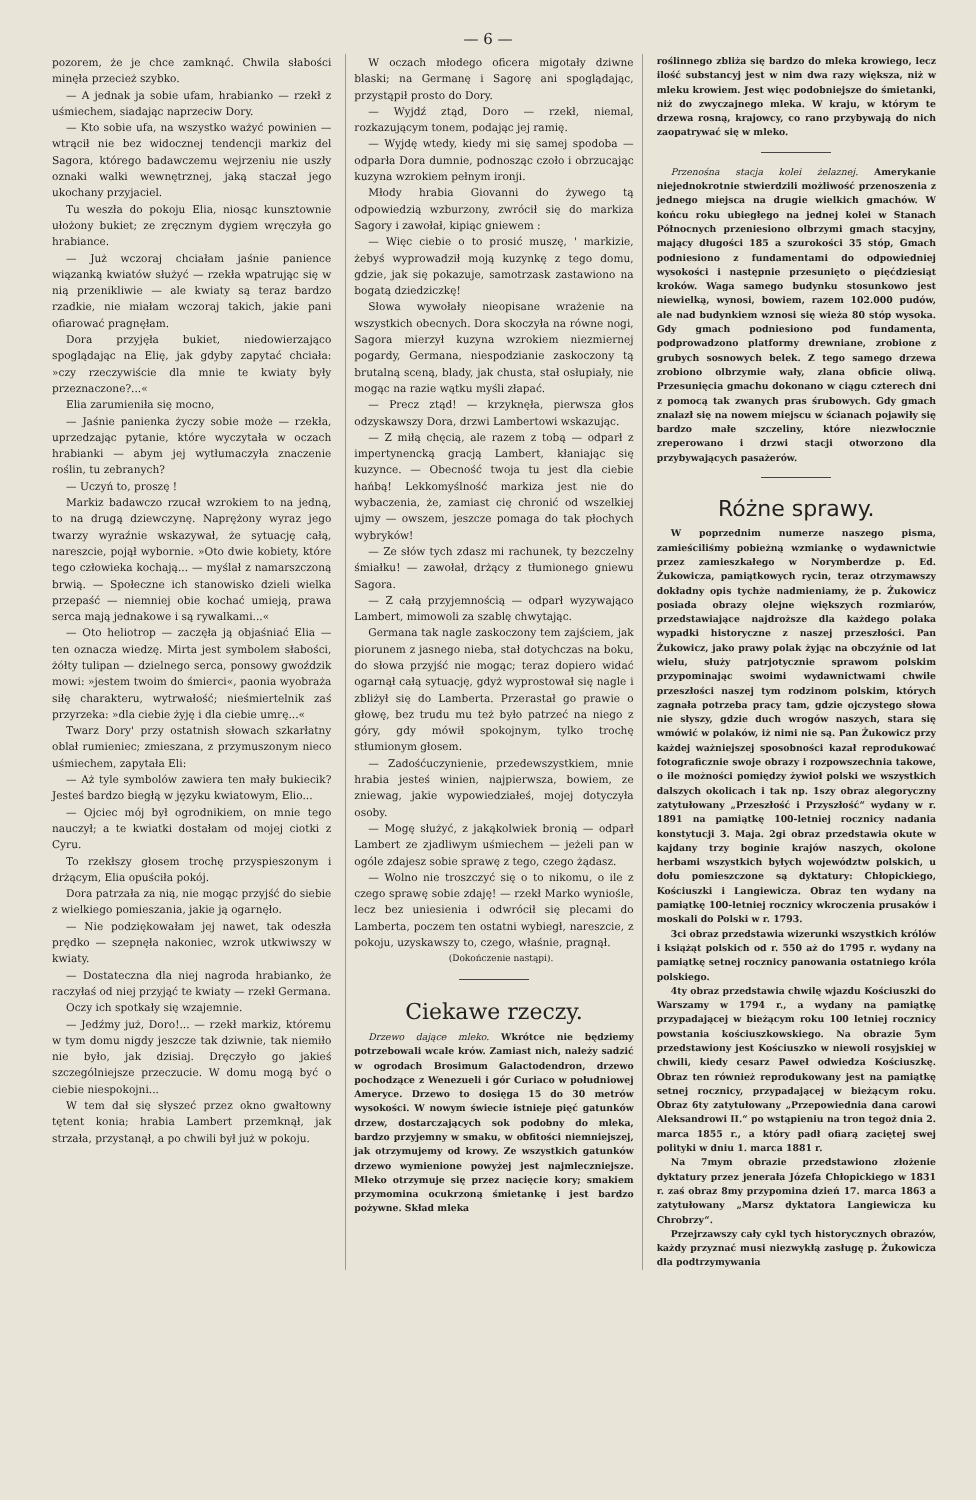— 6 —
pozorem, że je chce zamknąć. Chwila słabości minęła przecież szybko.
— A jednak ja sobie ufam, hrabianko — rzekł z uśmiechem, siadając naprzeciw Dory.
— Kto sobie ufa, na wszystko ważyć powinien — wtrącił nie bez widocznej tendencji markiz del Sagora, którego badawczemu wejrzeniu nie uszły oznaki walki wewnętrznej, jaką staczał jego ukochany przyjaciel.
Tu weszła do pokoju Elia, niosąc kunsztownie ułożony bukiet; ze zręcznym dygiem wręczyła go hrabiance.
— Już wczoraj chciałam jaśnie panience wiązanką kwiatów służyć — rzekła wpatrując się w nią przenikliwie — ale kwiaty są teraz bardzo rzadkie, nie miałam wczoraj takich, jakie pani ofiarować pragnęłam.
Dora przyjęła bukiet, niedowierzająco spoglądając na Elię, jak gdyby zapytać chciała: »czy rzeczywiście dla mnie te kwiaty były przeznaczone?...«
Elia zarumieniła się mocno,
— Jaśnie panienka życzy sobie może — rzekła, uprzedzając pytanie, które wyczytała w oczach hrabianki — abym jej wytłumaczyła znaczenie roślin, tu zebranych?
— Uczyń to, proszę !
Markiz badawczo rzucał wzrokiem to na jedną, to na drugą dziewczynę. Naprężony wyraz jego twarzy wyraźnie wskazywał, że sytuację całą, nareszcie, pojął wybornie. »Oto dwie kobiety, które tego człowieka kochają... — myślał z namarszczoną brwią. — Społeczne ich stanowisko dzieli wielka przepaść — niemniej obie kochać umieją, prawa serca mają jednakowe i są rywalkami...«
— Oto heliotrop — zaczęła ją objaśniać Elia — ten oznacza wiedzę. Mirta jest symbolem słabości, żółty tulipan — dzielnego serca, ponsowy gwoździk mowi: »jestem twoim do śmierci«, paonia wyobraża siłę charakteru, wytrwałość; nieśmiertelnik zaś przyrzeka: »dla ciebie żyję i dla ciebie umrę...«
Twarz Dory' przy ostatnish słowach szkarłatny oblał rumieniec; zmieszana, z przymuszonym nieco uśmiechem, zapytała Eli:
— Aż tyle symbolów zawiera ten mały bukiecik? Jesteś bardzo biegłą w języku kwiatowym, Elio...
— Ojciec mój był ogrodnikiem, on mnie tego nauczył; a te kwiatki dostałam od mojej ciotki z Cyru.
To rzekłszy głosem trochę przyspieszonym i drżącym, Elia opuściła pokój.
Dora patrzała za nią, nie mogąc przyjść do siebie z wielkiego pomieszania, jakie ją ogarnęło.
— Nie podziękowałam jej nawet, tak odeszła prędko — szepnęła nakoniec, wzrok utkwiwszy w kwiaty.
— Dostateczna dla niej nagroda hrabianko, że raczyłaś od niej przyjąć te kwiaty — rzekł Germana.
Oczy ich spotkały się wzajemnie.
— Jedźmy już, Doro!... — rzekł markiz, któremu w tym domu nigdy jeszcze tak dziwnie, tak niemiło nie było, jak dzisiaj. Dręczyło go jakieś szczególniejsze przeczucie. W domu mogą być o ciebie niespokojni...
W tem dał się słyszeć przez okno gwałtowny tętent konia; hrabia Lambert przemknął, jak strzała, przystanął, a po chwili był już w pokoju.
W oczach młodego oficera migotały dziwne blaski; na Germanę i Sagorę ani spoglądając, przystąpił prosto do Dory.
— Wyjdź ztąd, Doro — rzekł, niemal, rozkazującym tonem, podając jej ramię.
— Wyjdę wtedy, kiedy mi się samej spodoba — odparła Dora dumnie, podnosząc czoło i obrzucając kuzyna wzrokiem pełnym ironji.
Młody hrabia Giovanni do żywego tą odpowiedzią wzburzony, zwrócił się do markiza Sagory i zawołał, kipiąc gniewem :
— Więc ciebie o to prosić muszę, ' markizie, żebyś wyprowadził moją kuzynkę z tego domu, gdzie, jak się pokazuje, samotrzask zastawiono na bogatą dziedziczkę!
Słowa wywołały nieopisane wrażenie na wszystkich obecnych. Dora skoczyła na równe nogi, Sagora mierzył kuzyna wzrokiem niezmiernej pogardy, Germana, niespodzianie zaskoczony tą brutalną sceną, blady, jak chusta, stał osłupiały, nie mogąc na razie wątku myśli złapać.
— Precz ztąd! — krzyknęła, pierwsza głos odzyskawszy Dora, drzwi Lambertowi wskazując.
— Z miłą chęcią, ale razem z tobą — odparł z impertynencką gracją Lambert, kłaniając się kuzynce. — Obecność twoja tu jest dla ciebie hańbą! Lekkomyślność markiza jest nie do wybaczenia, że, zamiast cię chronić od wszelkiej ujmy — owszem, jeszcze pomaga do tak płochych wybryków!
— Ze słów tych zdasz mi rachunek, ty bezczelny śmiałku! — zawołał, drżący z tłumionego gniewu Sagora.
— Z całą przyjemnością — odparł wyzywająco Lambert, mimowoli za szablę chwytając.
Germana tak nagle zaskoczony tem zajściem, jak piorunem z jasnego nieba, stał dotychczas na boku, do słowa przyjść nie mogąc; teraz dopiero widać ogarnął całą sytuację, gdyż wyprostował się nagle i zbliżył się do Lamberta. Przerastał go prawie o głowę, bez trudu mu też było patrzeć na niego z góry, gdy mówił spokojnym, tylko trochę stłumionym głosem.
— Zadośćuczynienie, przedewszystkiem, mnie hrabia jesteś winien, najpierwsza, bowiem, ze zniewag, jakie wypowiedziałeś, mojej dotyczyła osoby.
— Mogę służyć, z jakąkolwiek bronią — odparł Lambert ze zjadliwym uśmiechem — jeżeli pan w ogóle zdajesz sobie sprawę z tego, czego żądasz.
— Wolno nie troszczyć się o to nikomu, o ile z czego sprawę sobie zdaję! — rzekł Marko wyniośle, lecz bez uniesienia i odwrócił się plecami do Lamberta, poczem ten ostatni wybiegł, nareszcie, z pokoju, uzyskawszy to, czego, właśnie, pragnął.
(Dokończenie nastąpi).
Ciekawe rzeczy.
Drzewo dające mleko. Wkrótce nie będziemy potrzebowali wcale krów. Zamiast nich, należy sadzić w ogrodach Brosimum Galactodendron, drzewo pochodzące z Wenezueli i gór Curiaco w południowej Ameryce. Drzewo to dosięga 15 do 30 metrów wysokości. W nowym świecie istnieje pięć gatunków drzew, dostarczających sok podobny do mleka, bardzo przyjemny w smaku, w obfitości niemniejszej, jak otrzymujemy od krowy. Ze wszystkich gatunków drzewo wymienione powyżej jest najmleczniejsze. Mleko otrzymuje się przez nacięcie kory; smakiem przymomina ocukrzoną śmietankę i jest bardzo pożywne. Skład mleka
roślinnego zbliża się bardzo do mleka krowiego, lecz ilość substancyj jest w nim dwa razy większa, niż w mleku krowiem. Jest więc podobniejsze do śmietanki, niż do zwyczajnego mleka. W kraju, w którym te drzewa rosną, krajowcy, co rano przybywają do nich zaopatrywać się w mleko.
Przenośna stacja kolei żelaznej. Amerykanie niejednokrotnie stwierdzili możliwość przenoszenia z jednego miejsca na drugie wielkich gmachów. W końcu roku ubiegłego na jednej kolei w Stanach Północnych przeniesiono olbrzymi gmach stacyjny, mający długości 185 a szurokości 35 stóp, Gmach podniesiono z fundamentami do odpowiedniej wysokości i następnie przesunięto o pięćdziesiąt kroków. Waga samego budynku stosunkowo jest niewielką, wynosi, bowiem, razem 102.000 pudów, ale nad budynkiem wznosi się wieża 80 stóp wysoka. Gdy gmach podniesiono pod fundamenta, podprowadzono platformy drewniane, zrobione z grubych sosnowych belek. Z tego samego drzewa zrobiono olbrzymie wały, zlana obficie oliwą. Przesunięcia gmachu dokonano w ciągu czterech dni z pomocą tak zwanych pras śrubowych. Gdy gmach znalazł się na nowem miejscu w ścianach pojawiły się bardzo małe szczeliny, które niezwłocznie zreperowano i drzwi stacji otworzono dla przybywających pasażerów.
Różne sprawy.
W poprzednim numerze naszego pisma, zamieściliśmy pobieżną wzmiankę o wydawnictwie przez zamieszkałego w Norymberdze p. Ed. Żukowicza, pamiątkowych rycin, teraz otrzymawszy dokładny opis tychże nadmieniamy, że p. Żukowicz posiada obrazy olejne większych rozmiarów, przedstawiające najdroższe dla każdego polaka wypadki historyczne z naszej przeszłości. Pan Żukowicz, jako prawy polak żyjąc na obczyźnie od lat wielu, służy patrjotycznie sprawom polskim przypominając swoimi wydawnictwami chwile przeszłości naszej tym rodzinom polskim, których zagnała potrzeba pracy tam, gdzie ojczystego słowa nie słyszy, gdzie duch wrogów naszych, stara się wmówić w polaków, iż nimi nie są. Pan Żukowicz przy każdej ważniejszej sposobności kazał reprodukować fotograficznie swoje obrazy i rozpowszechnia takowe, o ile możności pomiędzy żywioł polski we wszystkich dalszych okolicach i tak np. 1szy obraz alegoryczny zatytułowany „Przeszłość i Przyszłość“ wydany w r. 1891 na pamiątkę 100-letniej rocznicy nadania konstytucji 3. Maja. 2gi obraz przedstawia okute w kajdany trzy boginie krajów naszych, okolone herbami wszystkich byłych województw polskich, u dołu pomieszczone są dyktatury: Chłopickiego, Kościuszki i Langiewicza. Obraz ten wydany na pamiątkę 100-letniej rocznicy wkroczenia prusaków i moskali do Polski w r. 1793.
3ci obraz przedstawia wizerunki wszystkich królów i książąt polskich od r. 550 aż do 1795 r. wydany na pamiątkę setnej rocznicy panowania ostatniego króla polskiego.
4ty obraz przedstawia chwilę wjazdu Kościuszki do Warszamy w 1794 r., a wydany na pamiątkę przypadającej w bieżącym roku 100 letniej rocznicy powstania kościuszkowskiego. Na obrazie 5ym przedstawiony jest Kościuszko w niewoli rosyjskiej w chwili, kiedy cesarz Paweł odwiedza Kościuszkę. Obraz ten również reprodukowany jest na pamiątkę setnej rocznicy, przypadającej w bieżącym roku. Obraz 6ty zatytułowany „Przepowiednia dana carowi Aleksandrowi II.“ po wstąpieniu na tron tegoż dnia 2. marca 1855 r., a który padł ofiarą zaciętej swej polityki w dniu 1. marca 1881 r.
Na 7mym obrazie przedstawiono złożenie dyktatury przez jenerała Józefa Chłopickiego w 1831 r. zaś obraz 8my przypomina dzień 17. marca 1863 a zatytułowany „Marsz dyktatora Langiewicza ku Chrobrzy“.
Przejrzawszy cały cykl tych historycznych obrazów, każdy przyznać musi niezwykłą zasługę p. Żukowicza dla podtrzymywania